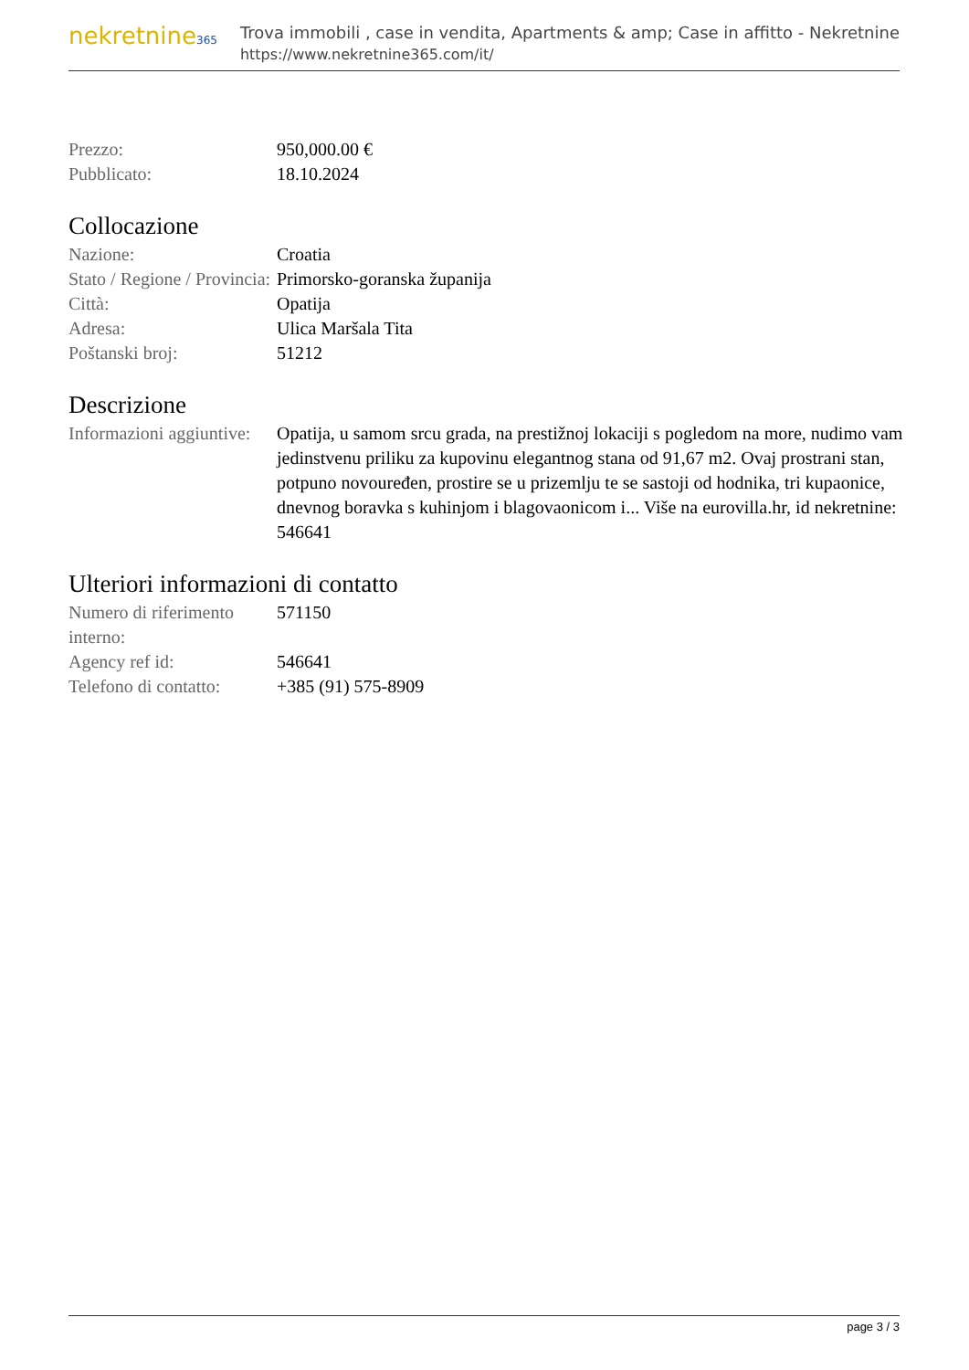nekretnine365
Trova immobili , case in vendita, Apartments & amp; Case in affitto - Nekretnine
https://www.nekretnine365.com/it/
| Prezzo: | 950,000.00 € |
| Pubblicato: | 18.10.2024 |
Collocazione
| Nazione: | Croatia |
| Stato / Regione / Provincia: | Primorsko-goranska županija |
| Città: | Opatija |
| Adresa: | Ulica Maršala Tita |
| Poštanski broj: | 51212 |
Descrizione
| Informazioni aggiuntive: | Opatija, u samom srcu grada, na prestižnoj lokaciji s pogledom na more, nudimo vam jedinstvenu priliku za kupovinu elegantnog stana od 91,67 m2. Ovaj prostrani stan, potpuno novouređen, prostire se u prizemlju te se sastoji od hodnika, tri kupaonice, dnevnog boravka s kuhinjom i blagovaonicom i... Više na eurovilla.hr, id nekretnine: 546641 |
Ulteriori informazioni di contatto
| Numero di riferimento interno: | 571150 |
| Agency ref id: | 546641 |
| Telefono di contatto: | +385 (91) 575-8909 |
page 3 / 3